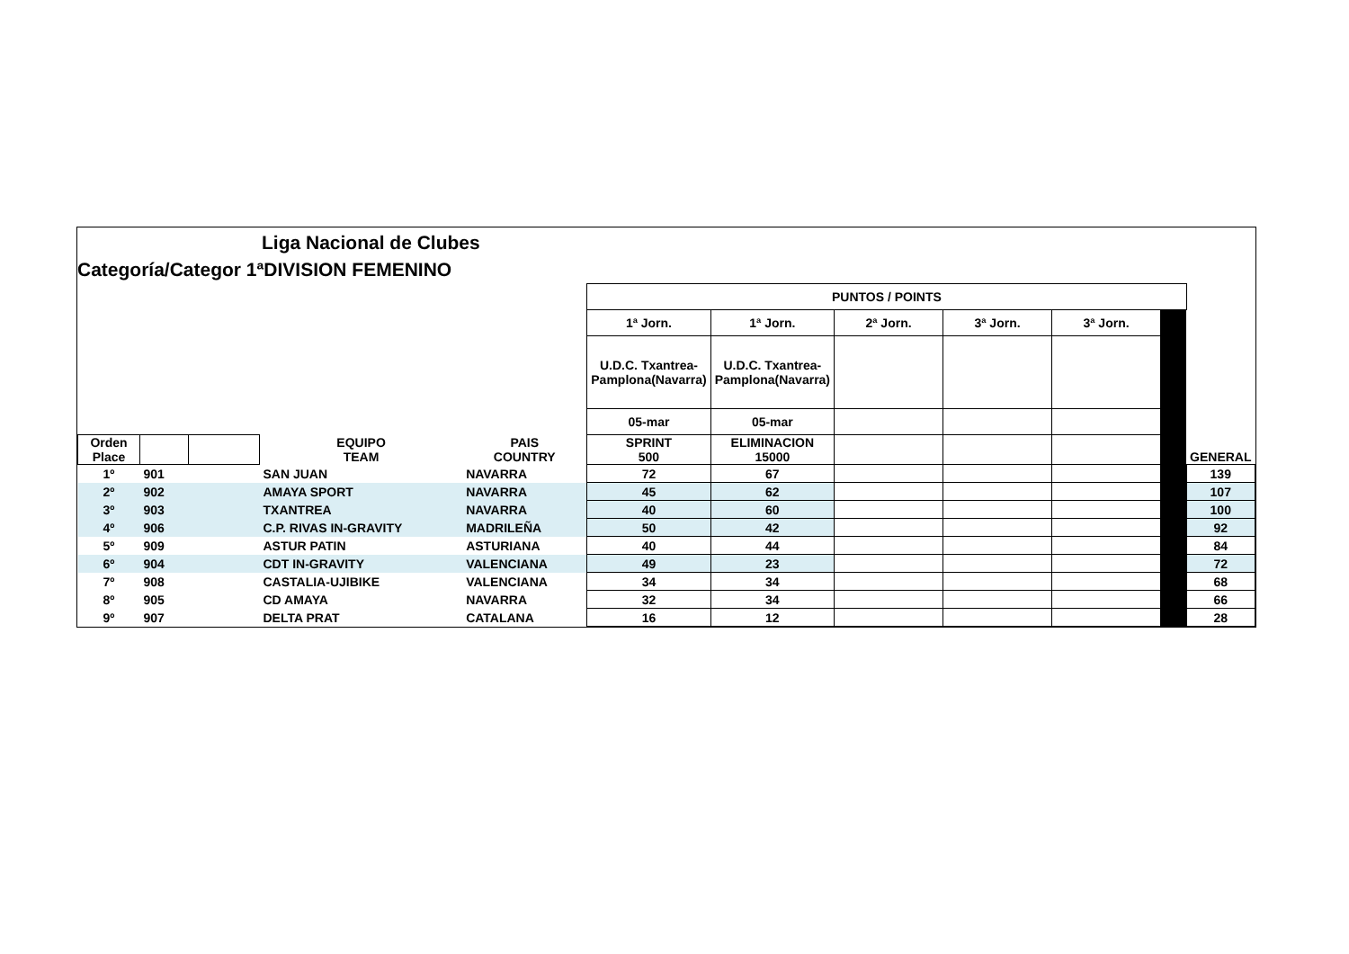Liga Nacional de Clubes
Categoría/Categor 1ªDIVISION FEMENINO
| | | | | | PUNTOS / POINTS | | | | | | |
| | | | | | 1ª Jorn. | 1ª Jorn. | 2ª Jorn. | 3ª Jorn. | 3ª Jorn. | | |
| | | | | | U.D.C. Txantrea-Pamplona(Navarra) | U.D.C. Txantrea-Pamplona(Navarra) | | | | | |
| | | | | | 05-mar | 05-mar | | | | | |
| Orden Place | | | EQUIPO TEAM | PAIS COUNTRY | SPRINT 500 | ELIMINACION 15000 | | | | | GENERAL |
| 1º | 901 | | SAN JUAN | NAVARRA | 72 | 67 | | | | | 139 |
| 2º | 902 | | AMAYA SPORT | NAVARRA | 45 | 62 | | | | | 107 |
| 3º | 903 | | TXANTREA | NAVARRA | 40 | 60 | | | | | 100 |
| 4º | 906 | | C.P. RIVAS IN-GRAVITY | MADRILEÑA | 50 | 42 | | | | | 92 |
| 5º | 909 | | ASTUR PATIN | ASTURIANA | 40 | 44 | | | | | 84 |
| 6º | 904 | | CDT IN-GRAVITY | VALENCIANA | 49 | 23 | | | | | 72 |
| 7º | 908 | | CASTALIA-UJIBIKE | VALENCIANA | 34 | 34 | | | | | 68 |
| 8º | 905 | | CD AMAYA | NAVARRA | 32 | 34 | | | | | 66 |
| 9º | 907 | | DELTA PRAT | CATALANA | 16 | 12 | | | | | 28 |